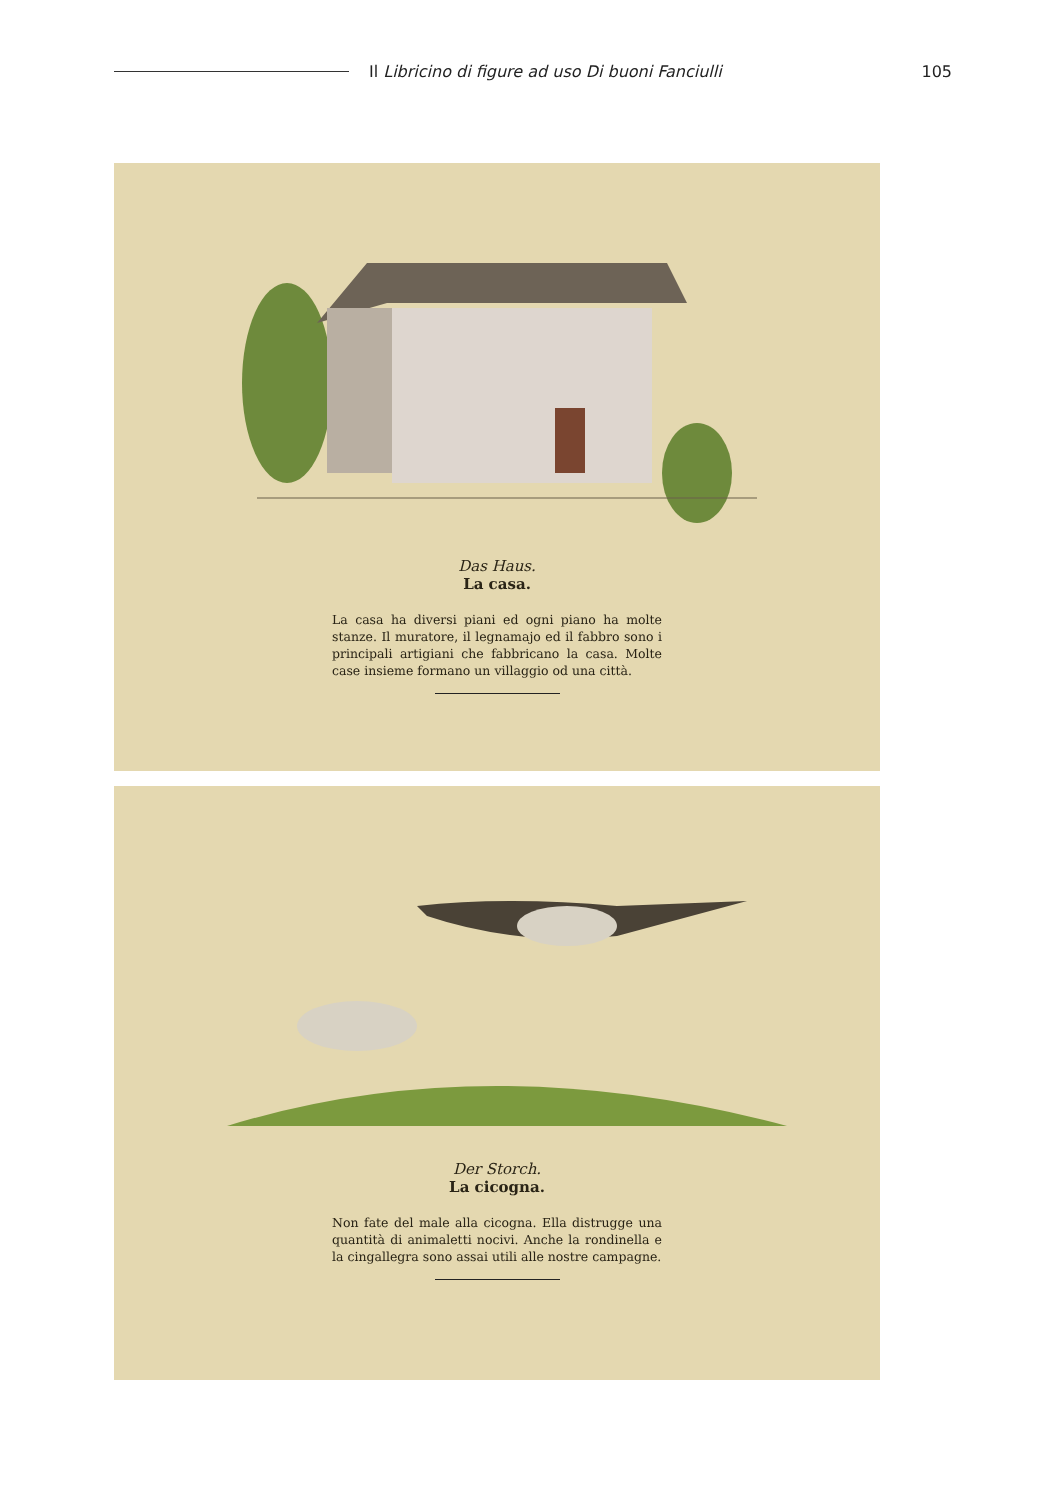Il Libricino di figure ad uso Di buoni Fanciulli
105
Das Haus.
La casa.
La casa ha diversi piani ed ogni piano ha molte stanze. Il muratore, il legnamajo ed il fabbro sono i principali artigiani che fabbricano la casa. Molte case insieme formano un villaggio od una città.
Der Storch.
La cicogna.
Non fate del male alla cicogna. Ella distrugge una quantità di animaletti nocivi. Anche la rondinella e la cingallegra sono assai utili alle nostre campagne.